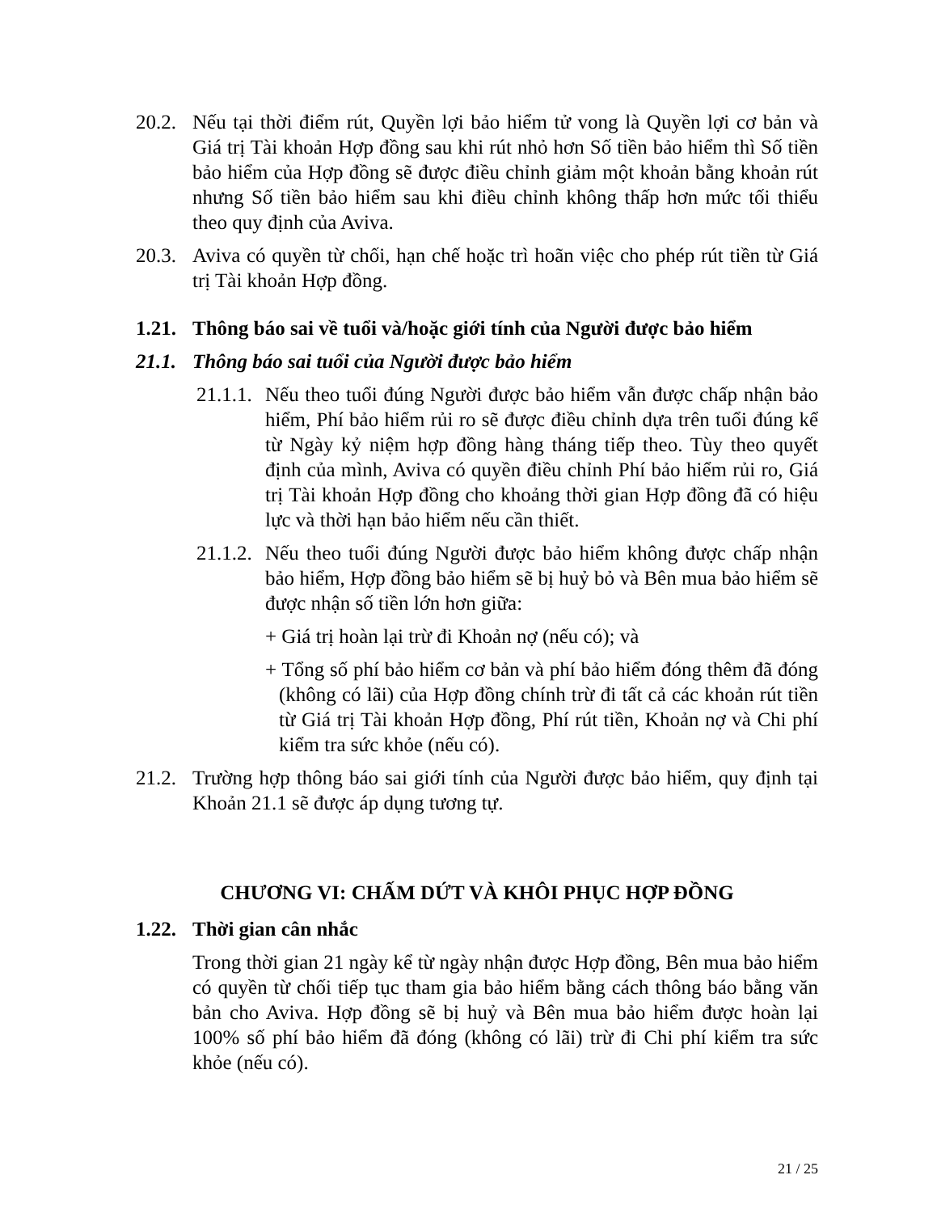20.2. Nếu tại thời điểm rút, Quyền lợi bảo hiểm tử vong là Quyền lợi cơ bản và Giá trị Tài khoản Hợp đồng sau khi rút nhỏ hơn Số tiền bảo hiểm thì Số tiền bảo hiểm của Hợp đồng sẽ được điều chỉnh giảm một khoản bằng khoản rút nhưng Số tiền bảo hiểm sau khi điều chỉnh không thấp hơn mức tối thiểu theo quy định của Aviva.
20.3. Aviva có quyền từ chối, hạn chế hoặc trì hoãn việc cho phép rút tiền từ Giá trị Tài khoản Hợp đồng.
1.21. Thông báo sai về tuổi và/hoặc giới tính của Người được bảo hiểm
21.1. Thông báo sai tuổi của Người được bảo hiểm
21.1.1. Nếu theo tuổi đúng Người được bảo hiểm vẫn được chấp nhận bảo hiểm, Phí bảo hiểm rủi ro sẽ được điều chỉnh dựa trên tuổi đúng kể từ Ngày kỷ niệm hợp đồng hàng tháng tiếp theo. Tùy theo quyết định của mình, Aviva có quyền điều chỉnh Phí bảo hiểm rủi ro, Giá trị Tài khoản Hợp đồng cho khoảng thời gian Hợp đồng đã có hiệu lực và thời hạn bảo hiểm nếu cần thiết.
21.1.2. Nếu theo tuổi đúng Người được bảo hiểm không được chấp nhận bảo hiểm, Hợp đồng bảo hiểm sẽ bị huỷ bỏ và Bên mua bảo hiểm sẽ được nhận số tiền lớn hơn giữa:
+ Giá trị hoàn lại trừ đi Khoản nợ (nếu có); và
+ Tổng số phí bảo hiểm cơ bản và phí bảo hiểm đóng thêm đã đóng (không có lãi) của Hợp đồng chính trừ đi tất cả các khoản rút tiền từ Giá trị Tài khoản Hợp đồng, Phí rút tiền, Khoản nợ và Chi phí kiểm tra sức khỏe (nếu có).
21.2. Trường hợp thông báo sai giới tính của Người được bảo hiểm, quy định tại Khoản 21.1 sẽ được áp dụng tương tự.
CHƯƠNG VI: CHẤM DỨT VÀ KHÔI PHỤC HỢP ĐỒNG
1.22. Thời gian cân nhắc
Trong thời gian 21 ngày kể từ ngày nhận được Hợp đồng, Bên mua bảo hiểm có quyền từ chối tiếp tục tham gia bảo hiểm bằng cách thông báo bằng văn bản cho Aviva. Hợp đồng sẽ bị huỷ và Bên mua bảo hiểm được hoàn lại 100% số phí bảo hiểm đã đóng (không có lãi) trừ đi Chi phí kiểm tra sức khỏe (nếu có).
21 / 25